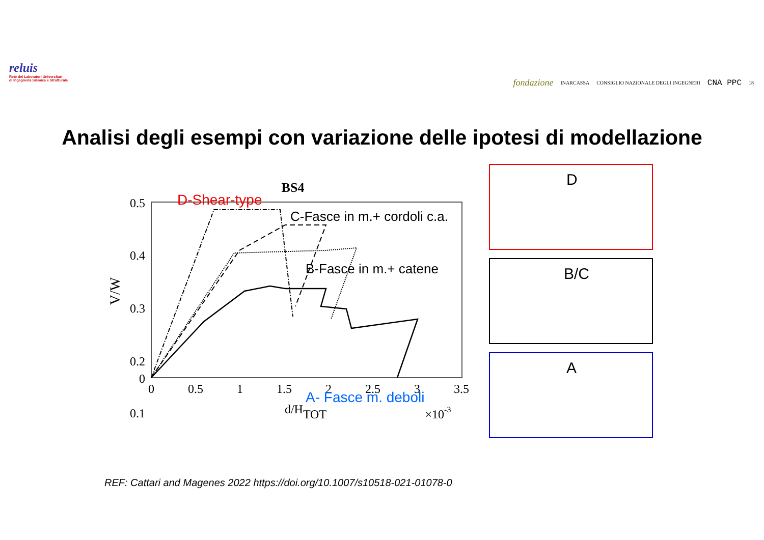reluis
Rete dei Laboratori Universitari
di Ingegneria Sismica e Strutturale
fondazione INARCASSA CONSIGLIO NAZIONALE DEGLI INGEGNERI CNA PPC 18
Analisi degli esempi con variazione delle ipotesi di modellazione
BS4
0.5
0.4
0.3
0.2
0.1
0
0
0.5
1
1.5
2
2.5
3
3.5
d/HTOT
×10-3
V/W
D-Shear-type
C-Fasce in m.+ cordoli c.a.
B-Fasce in m.+ catene
A- Fasce m. deboli
D
B/C
A
REF: Cattari and Magenes 2022 https://doi.org/10.1007/s10518-021-01078-0